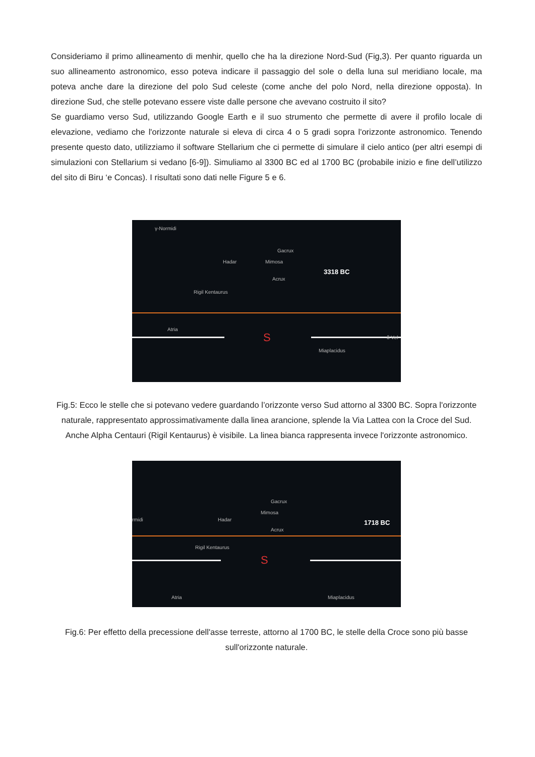Consideriamo il primo allineamento di menhir, quello che ha la direzione Nord-Sud (Fig,3). Per quanto riguarda un suo allineamento astronomico, esso poteva indicare il passaggio del sole o della luna sul meridiano locale, ma poteva anche dare la direzione del polo Sud celeste (come anche del polo Nord, nella direzione opposta). In direzione Sud, che stelle potevano essere viste dalle persone che avevano costruito il sito?
Se guardiamo verso Sud, utilizzando Google Earth e il suo strumento che permette di avere il profilo locale di elevazione, vediamo che l'orizzonte naturale si eleva di circa 4 o 5 gradi sopra l'orizzonte astronomico. Tenendo presente questo dato, utilizziamo il software Stellarium che ci permette di simulare il cielo antico (per altri esempi di simulazioni con Stellarium si vedano [6-9]). Simuliamo al 3300 BC ed al 1700 BC (probabile inizio e fine dell’utilizzo del sito di Biru ‘e Concas). I risultati sono dati nelle Figure 5 e 6.
γ-Normidi
Gacrux
Hadar Mimosa
3318 BC
Acrux
Rigil Kentaurus
Atria
S δ Vel
Miaplacidus
Fig.5: Ecco le stelle che si potevano vedere guardando l’orizzonte verso Sud attorno al 3300 BC. Sopra l'orizzonte naturale, rappresentato approssimativamente dalla linea arancione, splende la Via Lattea con la Croce del Sud. Anche Alpha Centauri (Rigil Kentaurus) è visibile. La linea bianca rappresenta invece l'orizzonte astronomico.
Gacrux
Mimosa
rmidi Hadar
1718 BC
Acrux
Rigil Kentaurus
S
Atria Miaplacidus
Fig.6: Per effetto della precessione dell'asse terreste, attorno al 1700 BC, le stelle della Croce sono più basse sull'orizzonte naturale.